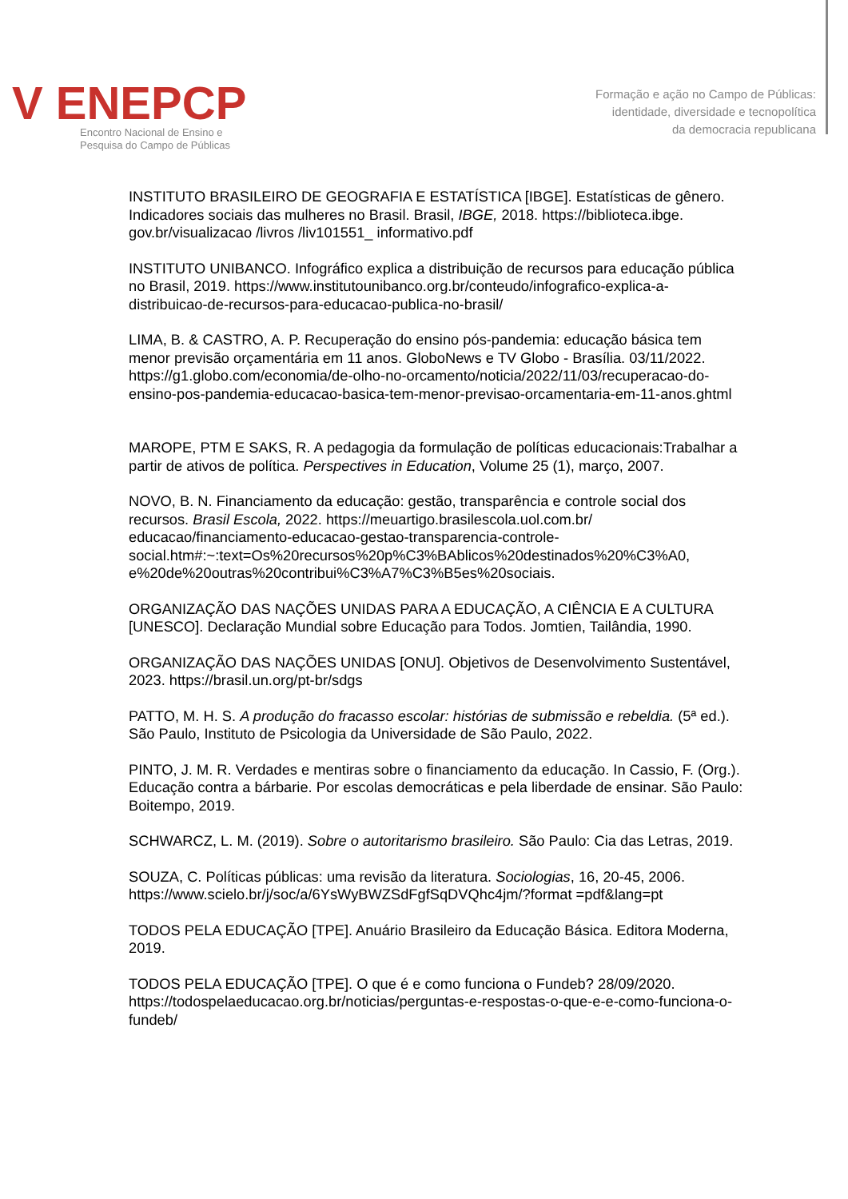V ENEPCP
Encontro Nacional de Ensino e
Pesquisa do Campo de Públicas
Formação e ação no Campo de Públicas:
identidade, diversidade e tecnopolítica
da democracia republicana
INSTITUTO BRASILEIRO DE GEOGRAFIA E ESTATÍSTICA [IBGE]. Estatísticas de gênero. Indicadores sociais das mulheres no Brasil. Brasil, IBGE, 2018. https://biblioteca.ibge. gov.br/visualizacao /livros /liv101551_ informativo.pdf
INSTITUTO UNIBANCO. Infográfico explica a distribuição de recursos para educação pública no Brasil, 2019. https://www.institutounibanco.org.br/conteudo/infografico-explica-a-distribuicao-de-recursos-para-educacao-publica-no-brasil/
LIMA, B. & CASTRO, A. P. Recuperação do ensino pós-pandemia: educação básica tem menor previsão orçamentária em 11 anos. GloboNews e TV Globo - Brasília. 03/11/2022. https://g1.globo.com/economia/de-olho-no-orcamento/noticia/2022/11/03/recuperacao-do-ensino-pos-pandemia-educacao-basica-tem-menor-previsao-orcamentaria-em-11-anos.ghtml
MAROPE, PTM E SAKS, R. A pedagogia da formulação de políticas educacionais:Trabalhar a partir de ativos de política. Perspectives in Education, Volume 25 (1), março, 2007.
NOVO, B. N. Financiamento da educação: gestão, transparência e controle social dos recursos. Brasil Escola, 2022. https://meuartigo.brasilescola.uol.com.br/ educacao/financiamento-educacao-gestao-transparencia-controle-social.htm#:~:text=Os%20recursos%20p%C3%BAblicos%20destinados%20%C3%A0, e%20de%20outras%20contribui%C3%A7%C3%B5es%20sociais.
ORGANIZAÇÃO DAS NAÇÕES UNIDAS PARA A EDUCAÇÃO, A CIÊNCIA E A CULTURA [UNESCO]. Declaração Mundial sobre Educação para Todos. Jomtien, Tailândia, 1990.
ORGANIZAÇÃO DAS NAÇÕES UNIDAS [ONU]. Objetivos de Desenvolvimento Sustentável, 2023. https://brasil.un.org/pt-br/sdgs
PATTO, M. H. S. A produção do fracasso escolar: histórias de submissão e rebeldia. (5ª ed.). São Paulo, Instituto de Psicologia da Universidade de São Paulo, 2022.
PINTO, J. M. R. Verdades e mentiras sobre o financiamento da educação. In Cassio, F. (Org.). Educação contra a bárbarie. Por escolas democráticas e pela liberdade de ensinar. São Paulo: Boitempo, 2019.
SCHWARCZ, L. M. (2019). Sobre o autoritarismo brasileiro. São Paulo: Cia das Letras, 2019.
SOUZA, C. Políticas públicas: uma revisão da literatura. Sociologias, 16, 20-45, 2006. https://www.scielo.br/j/soc/a/6YsWyBWZSdFgfSqDVQhc4jm/?format =pdf&lang=pt
TODOS PELA EDUCAÇÃO [TPE]. Anuário Brasileiro da Educação Básica. Editora Moderna, 2019.
TODOS PELA EDUCAÇÃO [TPE]. O que é e como funciona o Fundeb? 28/09/2020. https://todospelaeducacao.org.br/noticias/perguntas-e-respostas-o-que-e-e-como-funciona-o-fundeb/